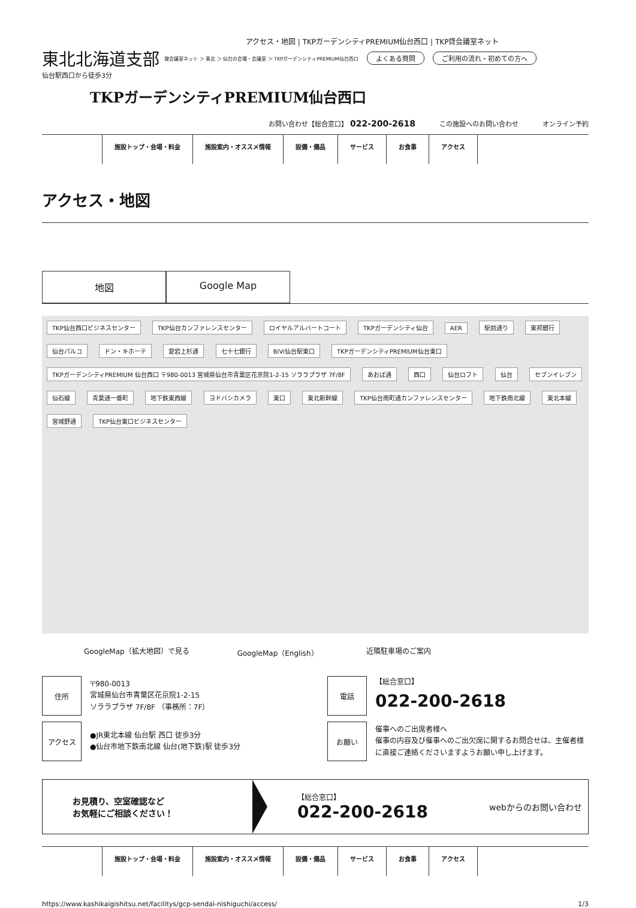アクセス・地図 | TKPガーデンシティPREMIUM仙台西口 | TKP貸会議室ネット
東北北海道支部 貸会議室ネット ＞ 東北 ＞ 仙台の会場・会議室 ＞ TKPガーデンシティPREMIUM仙台西口 よくある質問 ご利用の流れ・初めての方へ
仙台駅西口から徒歩3分
TKPガーデンシティPREMIUM仙台西口
お問い合わせ【総合窓口】 022-200-2618 この施設へのお問い合わせ オンライン予約
施設トップ・会場・料金 施設案内・オススメ情報 設備・備品 サービス お食事 アクセス
アクセス・地図
地図 Google Map
TKP仙台西口ビジネスセンター TKP仙台カンファレンスセンター ロイヤルアルバートコート TKPガーデンシティ仙台 AER 駅前通り 東邦銀行 仙台パルコ ドン・キホーテ 愛宕上杉通 七十七銀行 BiVi仙台駅東口 TKPガーデンシティPREMIUM仙台東口 TKPガーデンシティPREMIUM 仙台西口 〒980-0013 宮城県仙台市青葉区花京院1-2-15 ソララプラザ 7F/8F あおば通 西口 仙台ロフト 仙台 セブンイレブン 仙石線 青葉通一番町 地下鉄東西線 ヨドバシカメラ 東口 東北新幹線 TKP仙台南町通カンファレンスセンター 地下鉄南北線 東北本線 宮城野通 TKP仙台東口ビジネスセンター
GoogleMap（拡大地図）で見る GoogleMap（English） 近隣駐車場のご案内
| 住所 | 〒980-0013 宮城県仙台市青葉区花京院1-2-15 ソララプラザ 7F/8F （事務所：7F） |
| アクセス | ●JR東北本線 仙台駅 西口 徒歩3分 ●仙台市地下鉄南北線 仙台(地下鉄)駅 徒歩3分 |
| 電話 | 【総合窓口】 022-200-2618 |
| お願い | 催事へのご出席者様へ 催事の内容及び催事へのご出欠席に関するお問合せは、主催者様に直接ご連絡くださいますようお願い申し上げます。 |
お見積り、空室確認など
お気軽にご相談ください！
【総合窓口】
022-200-2618
webからのお問い合わせ
施設トップ・会場・料金 施設案内・オススメ情報 設備・備品 サービス お食事 アクセス
https://www.kashikaigishitsu.net/facilitys/gcp-sendai-nishiguchi/access/ 1/3